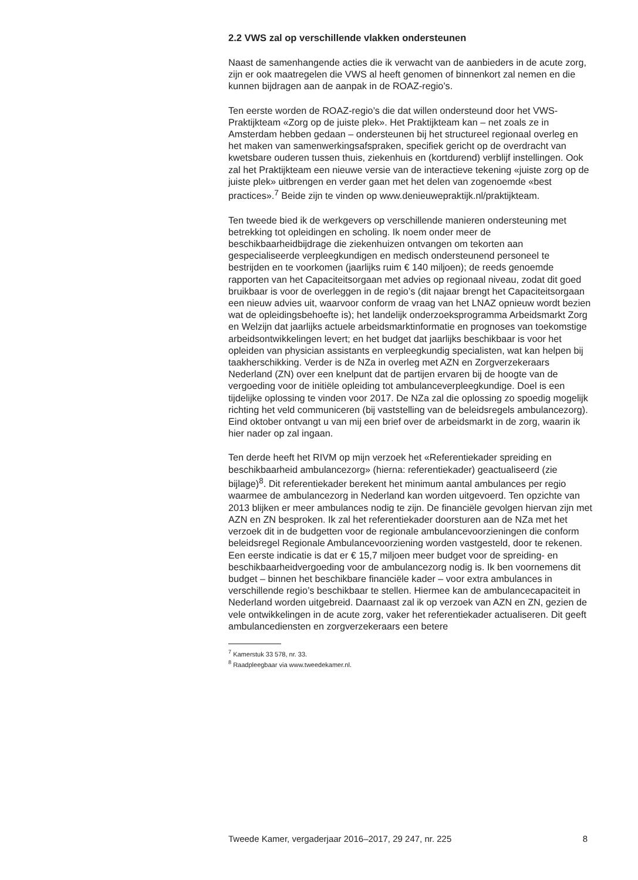2.2 VWS zal op verschillende vlakken ondersteunen
Naast de samenhangende acties die ik verwacht van de aanbieders in de acute zorg, zijn er ook maatregelen die VWS al heeft genomen of binnenkort zal nemen en die kunnen bijdragen aan de aanpak in de ROAZ-regio’s.
Ten eerste worden de ROAZ-regio’s die dat willen ondersteund door het VWS-Praktijkteam «Zorg op de juiste plek». Het Praktijkteam kan – net zoals ze in Amsterdam hebben gedaan – ondersteunen bij het structureel regionaal overleg en het maken van samenwerkingsafspraken, specifiek gericht op de overdracht van kwetsbare ouderen tussen thuis, ziekenhuis en (kortdurend) verblijf instellingen. Ook zal het Praktijkteam een nieuwe versie van de interactieve tekening «juiste zorg op de juiste plek» uitbrengen en verder gaan met het delen van zogenoemde «best practices».<sup>7</sup> Beide zijn te vinden op www.denieuwepraktijk.nl/praktijkteam.
Ten tweede bied ik de werkgevers op verschillende manieren ondersteuning met betrekking tot opleidingen en scholing. Ik noem onder meer de beschikbaarheidbijdrage die ziekenhuizen ontvangen om tekorten aan gespecialiseerde verpleegkundigen en medisch ondersteunend personeel te bestrijden en te voorkomen (jaarlijks ruim € 140 miljoen); de reeds genoemde rapporten van het Capaciteitsorgaan met advies op regionaal niveau, zodat dit goed bruikbaar is voor de overleggen in de regio’s (dit najaar brengt het Capaciteitsorgaan een nieuw advies uit, waarvoor conform de vraag van het LNAZ opnieuw wordt bezien wat de opleidingsbehoefte is); het landelijk onderzoeksprogramma Arbeidsmarkt Zorg en Welzijn dat jaarlijks actuele arbeidsmarktinformatie en prognoses van toekomstige arbeidsontwikkelingen levert; en het budget dat jaarlijks beschikbaar is voor het opleiden van physician assistants en verpleegkundig specialisten, wat kan helpen bij taakherschikking. Verder is de NZa in overleg met AZN en Zorgverzekeraars Nederland (ZN) over een knelpunt dat de partijen ervaren bij de hoogte van de vergoeding voor de initiële opleiding tot ambulanceverpleegkundige. Doel is een tijdelijke oplossing te vinden voor 2017. De NZa zal die oplossing zo spoedig mogelijk richting het veld communiceren (bij vaststelling van de beleidsregels ambulancezorg).
Eind oktober ontvangt u van mij een brief over de arbeidsmarkt in de zorg, waarin ik hier nader op zal ingaan.
Ten derde heeft het RIVM op mijn verzoek het «Referentiekader spreiding en beschikbaarheid ambulancezorg» (hierna: referentiekader) geactualiseerd (zie bijlage)<sup>8</sup>. Dit referentiekader berekent het minimum aantal ambulances per regio waarmee de ambulancezorg in Nederland kan worden uitgevoerd. Ten opzichte van 2013 blijken er meer ambulances nodig te zijn. De financiële gevolgen hiervan zijn met AZN en ZN besproken. Ik zal het referentiekader doorsturen aan de NZa met het verzoek dit in de budgetten voor de regionale ambulancevoorzieningen die conform beleidsregel Regionale Ambulancevoorziening worden vastgesteld, door te rekenen. Een eerste indicatie is dat er € 15,7 miljoen meer budget voor de spreiding- en beschikbaarheidvergoeding voor de ambulancezorg nodig is. Ik ben voornemens dit budget – binnen het beschikbare financiële kader – voor extra ambulances in verschillende regio’s beschikbaar te stellen. Hiermee kan de ambulancecapaciteit in Nederland worden uitgebreid. Daarnaast zal ik op verzoek van AZN en ZN, gezien de vele ontwikkelingen in de acute zorg, vaker het referentiekader actualiseren. Dit geeft ambulancediensten en zorgverzekeraars een betere
<sup>7</sup> Kamerstuk 33 578, nr. 33.
<sup>8</sup> Raadpleegbaar via www.tweedekamer.nl.
Tweede Kamer, vergaderjaar 2016–2017, 29 247, nr. 225 8